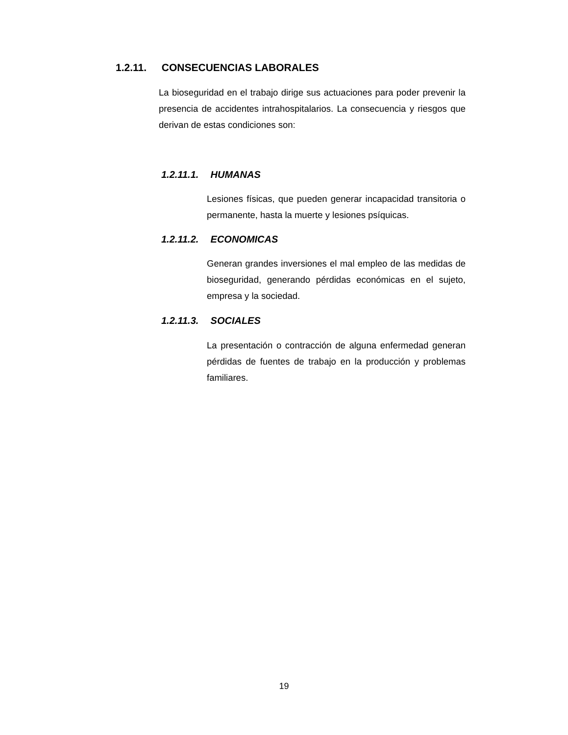1.2.11. CONSECUENCIAS LABORALES
La bioseguridad en el trabajo dirige sus actuaciones para poder prevenir la presencia de accidentes intrahospitalarios. La consecuencia y riesgos que derivan de estas condiciones son:
1.2.11.1. HUMANAS
Lesiones físicas, que pueden generar incapacidad transitoria o permanente, hasta la muerte y lesiones psíquicas.
1.2.11.2. ECONOMICAS
Generan grandes inversiones el mal empleo de las medidas de bioseguridad, generando pérdidas económicas en el sujeto, empresa y la sociedad.
1.2.11.3. SOCIALES
La presentación o contracción de alguna enfermedad generan pérdidas de fuentes de trabajo en la producción y problemas familiares.
19